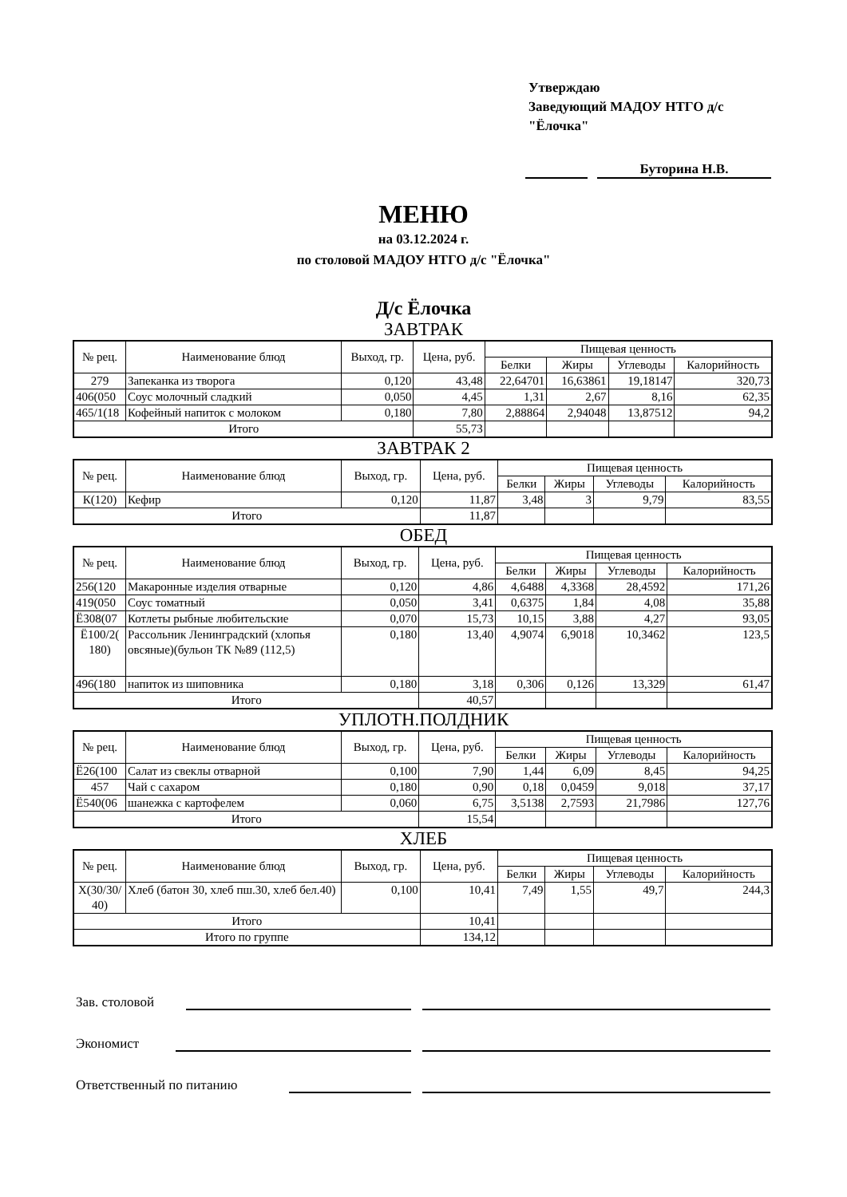Утверждаю
Заведующий МАДОУ НТГО д/с "Ёлочка"
Буторина Н.В.
МЕНЮ
на 03.12.2024 г.
по столовой МАДОУ НТГО д/с "Ёлочка"
Д/с Ёлочка
ЗАВТРАК
| № рец. | Наименование блюд | Выход, гр. | Цена, руб. | Пищевая ценность | | | |
| --- | --- | --- | --- | --- | --- | --- | --- |
| | | | | Белки | Жиры | Углеводы | Калорийность |
| 279 | Запеканка из творога | 0,120 | 43,48 | 22,64701 | 16,63861 | 19,18147 | 320,73 |
| 406(050 | Соус молочный сладкий | 0,050 | 4,45 | 1,31 | 2,67 | 8,16 | 62,35 |
| 465/1(18 | Кофейный напиток с молоком | 0,180 | 7,80 | 2,88864 | 2,94048 | 13,87512 | 94,2 |
| Итого | | | 55,73 | | | | |
ЗАВТРАК 2
| № рец. | Наименование блюд | Выход, гр. | Цена, руб. | Пищевая ценность | | | |
| --- | --- | --- | --- | --- | --- | --- | --- |
| | | | | Белки | Жиры | Углеводы | Калорийность |
| К(120) | Кефир | 0,120 | 11,87 | 3,48 | 3 | 9,79 | 83,55 |
| Итого | | | 11,87 | | | | |
ОБЕД
| № рец. | Наименование блюд | Выход, гр. | Цена, руб. | Пищевая ценность | | | |
| --- | --- | --- | --- | --- | --- | --- | --- |
| | | | | Белки | Жиры | Углеводы | Калорийность |
| 256(120 | Макаронные изделия отварные | 0,120 | 4,86 | 4,6488 | 4,3368 | 28,4592 | 171,26 |
| 419(050 | Соус томатный | 0,050 | 3,41 | 0,6375 | 1,84 | 4,08 | 35,88 |
| Ё308(07 | Котлеты рыбные любительские | 0,070 | 15,73 | 10,15 | 3,88 | 4,27 | 93,05 |
| Ё100/2( 180) | Рассольник Ленинградский (хлопья овсяные)(бульон ТК №89 (112,5) | 0,180 | 13,40 | 4,9074 | 6,9018 | 10,3462 | 123,5 |
| 496(180 | напиток из шиповника | 0,180 | 3,18 | 0,306 | 0,126 | 13,329 | 61,47 |
| Итого | | | 40,57 | | | | |
УПЛОТН.ПОЛДНИК
| № рец. | Наименование блюд | Выход, гр. | Цена, руб. | Пищевая ценность | | | |
| --- | --- | --- | --- | --- | --- | --- | --- |
| | | | | Белки | Жиры | Углеводы | Калорийность |
| Ё26(100 | Салат из свеклы отварной | 0,100 | 7,90 | 1,44 | 6,09 | 8,45 | 94,25 |
| 457 | Чай с сахаром | 0,180 | 0,90 | 0,18 | 0,0459 | 9,018 | 37,17 |
| Ё540(06 | шанежка с картофелем | 0,060 | 6,75 | 3,5138 | 2,7593 | 21,7986 | 127,76 |
| Итого | | | 15,54 | | | | |
ХЛЕБ
| № рец. | Наименование блюд | Выход, гр. | Цена, руб. | Пищевая ценность | | | |
| --- | --- | --- | --- | --- | --- | --- | --- |
| | | | | Белки | Жиры | Углеводы | Калорийность |
| Х(30/30/ 40) | Хлеб (батон 30, хлеб пш.30, хлеб бел.40) | 0,100 | 10,41 | 7,49 | 1,55 | 49,7 | 244,3 |
| Итого | | | 10,41 | | | | |
| Итого по группе | | | 134,12 | | | | |
Зав. столовой
Экономист
Ответственный по питанию